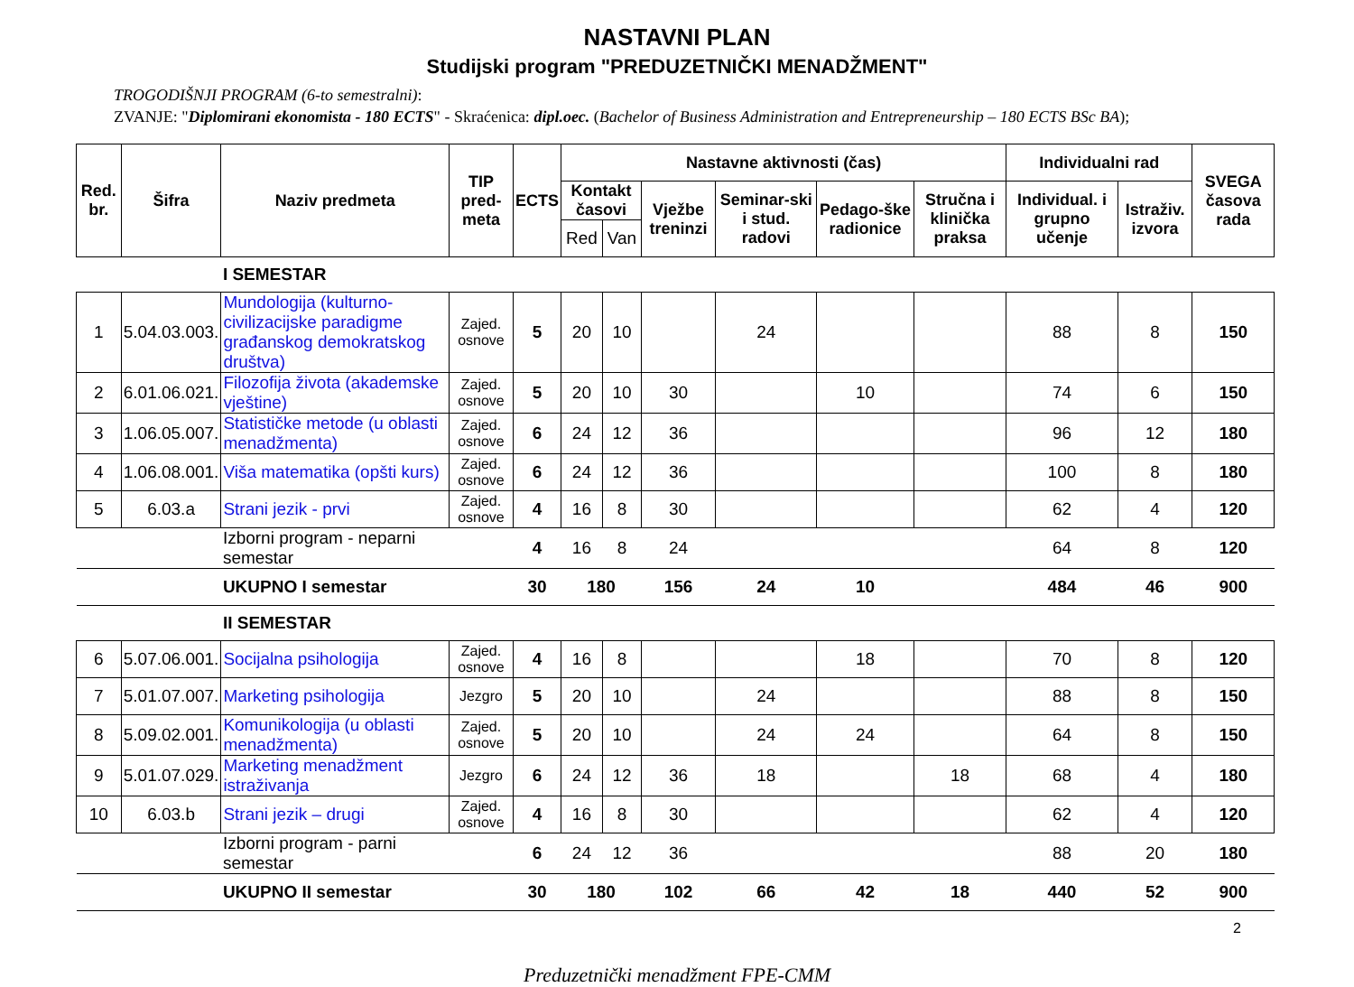NASTAVNI PLAN
Studijski program "PREDUZETNIČKI MENADŽMENT"
TROGODIŠNJI PROGRAM (6-to semestralni):
ZVANJE: "Diplomirani ekonomista - 180 ECTS" - Skraćenica: dipl.oec. (Bachelor of Business Administration and Entrepreneurship – 180 ECTS BSc BA);
| Red. br. | Šifra | Naziv predmeta | TIP pred-meta | ECTS | Nastavne aktivnosti (čas) | | | | | | Individualni rad | | SVEGA časova rada |
| --- | --- | --- | --- | --- | --- | --- | --- | --- | --- | --- | --- | --- | --- |
| | | | | | Kontakt časovi | | Vježbe treninzi | Seminar-ski i stud. radovi | Pedago-ške radionice | Stručna i klinička praksa | Individual. i grupno učenje | Istraživ. izvora | |
| | | | | | Red | Van | | | | | | | |
| | | I SEMESTAR | | | | | | | | | | | |
| 1 | 5.04.03.003. | Mundologija (kulturno-civilizacijske paradigme građanskog demokratskog društva) | Zajed. osnove | 5 | 20 | 10 | | 24 | | | 88 | 8 | 150 |
| 2 | 6.01.06.021. | Filozofija života (akademske vještine) | Zajed. osnove | 5 | 20 | 10 | 30 | | 10 | | 74 | 6 | 150 |
| 3 | 1.06.05.007. | Statističke metode (u oblasti menadžmenta) | Zajed. osnove | 6 | 24 | 12 | 36 | | | | 96 | 12 | 180 |
| 4 | 1.06.08.001. | Viša matematika (opšti kurs) | Zajed. osnove | 6 | 24 | 12 | 36 | | | | 100 | 8 | 180 |
| 5 | 6.03.a | Strani jezik - prvi | Zajed. osnove | 4 | 16 | 8 | 30 | | | | 62 | 4 | 120 |
| | | Izborni program - neparni semestar | | 4 | 16 | 8 | 24 | | | | 64 | 8 | 120 |
| | | UKUPNO I semestar | | 30 | 180 | | 156 | 24 | 10 | | 484 | 46 | 900 |
| | | II SEMESTAR | | | | | | | | | | | |
| 6 | 5.07.06.001. | Socijalna psihologija | Zajed. osnove | 4 | 16 | 8 | | | 18 | | 70 | 8 | 120 |
| 7 | 5.01.07.007. | Marketing psihologija | Jezgro | 5 | 20 | 10 | | 24 | | | 88 | 8 | 150 |
| 8 | 5.09.02.001. | Komunikologija (u oblasti menadžmenta) | Zajed. osnove | 5 | 20 | 10 | | 24 | 24 | | 64 | 8 | 150 |
| 9 | 5.01.07.029. | Marketing menadžment istraživanja | Jezgro | 6 | 24 | 12 | 36 | 18 | | 18 | 68 | 4 | 180 |
| 10 | 6.03.b | Strani jezik – drugi | Zajed. osnove | 4 | 16 | 8 | 30 | | | | 62 | 4 | 120 |
| | | Izborni program - parni semestar | | 6 | 24 | 12 | 36 | | | | 88 | 20 | 180 |
| | | UKUPNO II semestar | | 30 | 180 | | 102 | 66 | 42 | 18 | 440 | 52 | 900 |
2
Preduzetnički menadžment FPE-CMM